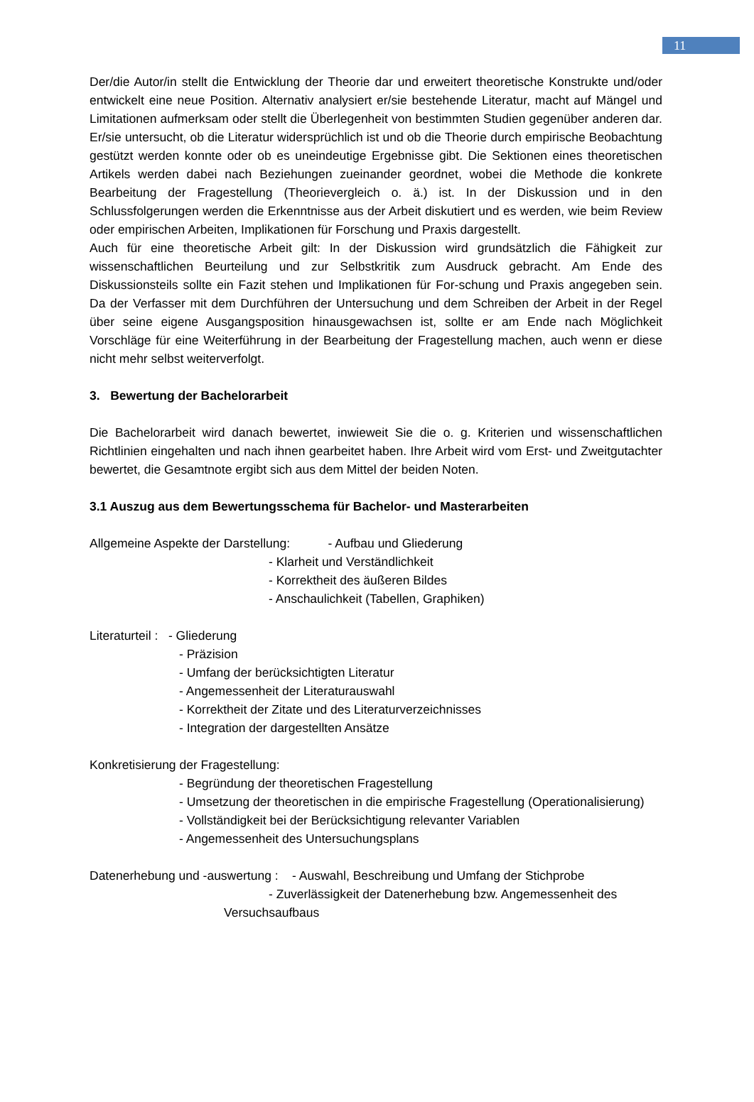11
Der/die Autor/in stellt die Entwicklung der Theorie dar und erweitert theoretische Konstrukte und/oder entwickelt eine neue Position. Alternativ analysiert er/sie bestehende Literatur, macht auf Mängel und Limitationen aufmerksam oder stellt die Überlegenheit von bestimmten Studien gegenüber anderen dar. Er/sie untersucht, ob die Literatur widersprüchlich ist und ob die Theorie durch empirische Beobachtung gestützt werden konnte oder ob es uneindeutige Ergebnisse gibt. Die Sektionen eines theoretischen Artikels werden dabei nach Beziehungen zueinander geordnet, wobei die Methode die konkrete Bearbeitung der Fragestellung (Theorievergleich o. ä.) ist. In der Diskussion und in den Schlussfolgerungen werden die Erkenntnisse aus der Arbeit diskutiert und es werden, wie beim Review oder empirischen Arbeiten, Implikationen für Forschung und Praxis dargestellt.
Auch für eine theoretische Arbeit gilt: In der Diskussion wird grundsätzlich die Fähigkeit zur wissenschaftlichen Beurteilung und zur Selbstkritik zum Ausdruck gebracht. Am Ende des Diskussionsteils sollte ein Fazit stehen und Implikationen für For-schung und Praxis angegeben sein. Da der Verfasser mit dem Durchführen der Untersuchung und dem Schreiben der Arbeit in der Regel über seine eigene Ausgangsposition hinausgewachsen ist, sollte er am Ende nach Möglichkeit Vorschläge für eine Weiterführung in der Bearbeitung der Fragestellung machen, auch wenn er diese nicht mehr selbst weiterverfolgt.
3. Bewertung der Bachelorarbeit
Die Bachelorarbeit wird danach bewertet, inwieweit Sie die o. g. Kriterien und wissenschaftlichen Richtlinien eingehalten und nach ihnen gearbeitet haben. Ihre Arbeit wird vom Erst- und Zweitgutachter bewertet, die Gesamtnote ergibt sich aus dem Mittel der beiden Noten.
3.1 Auszug aus dem Bewertungsschema für Bachelor- und Masterarbeiten
Allgemeine Aspekte der Darstellung: - Aufbau und Gliederung
- Klarheit und Verständlichkeit
- Korrektheit des äußeren Bildes
- Anschaulichkeit (Tabellen, Graphiken)
Literaturteil : - Gliederung
- Präzision
- Umfang der berücksichtigten Literatur
- Angemessenheit der Literaturauswahl
- Korrektheit der Zitate und des Literaturverzeichnisses
- Integration der dargestellten Ansätze
Konkretisierung der Fragestellung:
- Begründung der theoretischen Fragestellung
- Umsetzung der theoretischen in die empirische Fragestellung (Operationalisierung)
- Vollständigkeit bei der Berücksichtigung relevanter Variablen
- Angemessenheit des Untersuchungsplans
Datenerhebung und -auswertung : - Auswahl, Beschreibung und Umfang der Stichprobe
- Zuverlässigkeit der Datenerhebung bzw. Angemessenheit des
Versuchsaufbaus